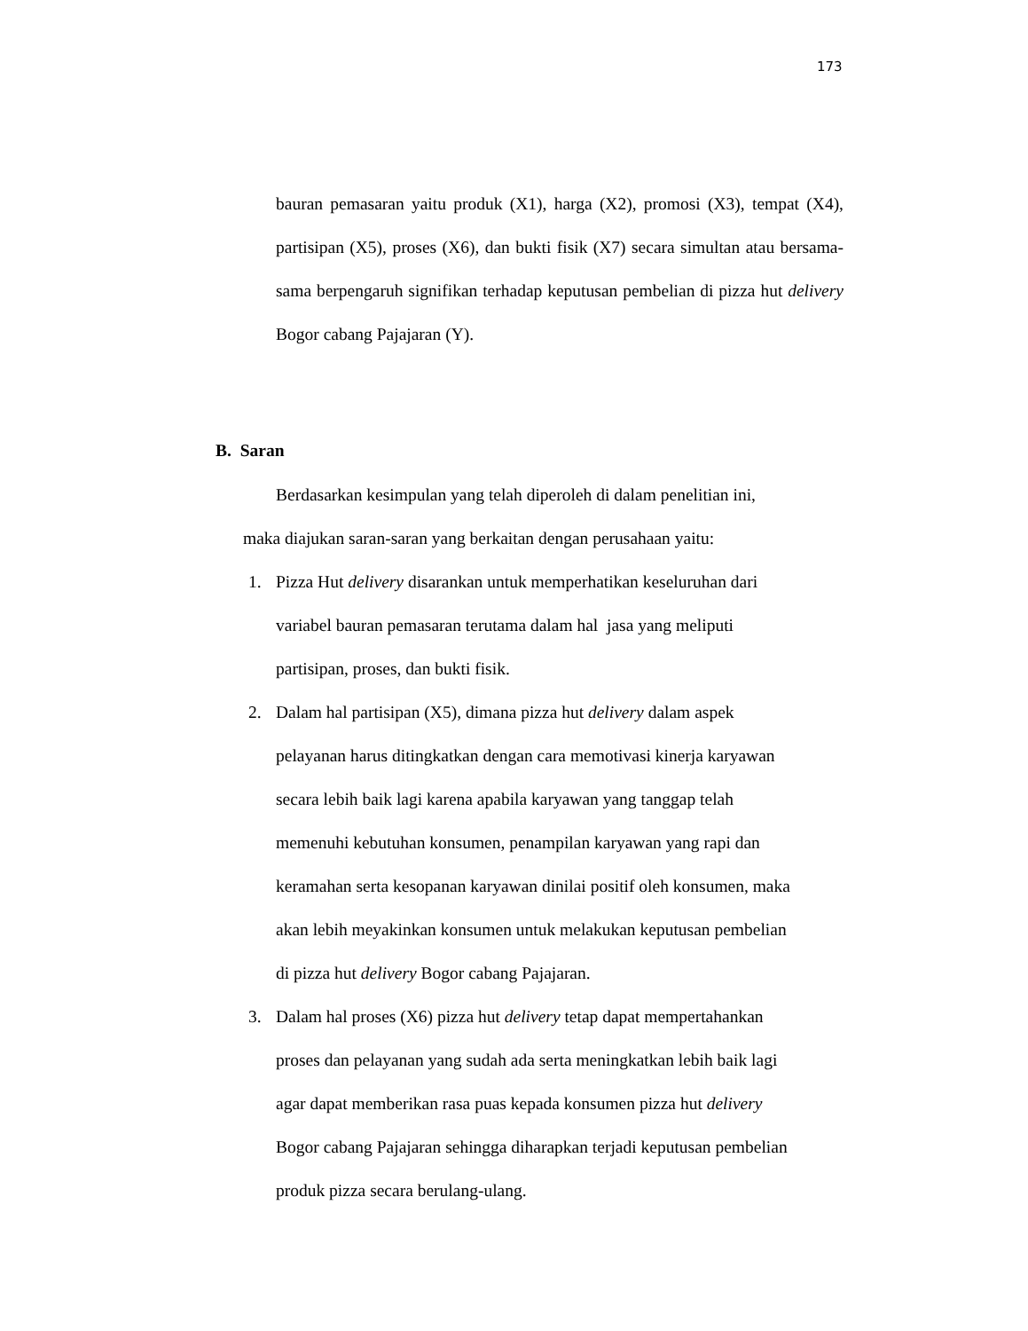173
bauran pemasaran yaitu produk (X1), harga (X2), promosi (X3), tempat (X4), partisipan (X5), proses (X6), dan bukti fisik (X7) secara simultan atau bersama-sama berpengaruh signifikan terhadap keputusan pembelian di pizza hut delivery Bogor cabang Pajajaran (Y).
B. Saran
Berdasarkan kesimpulan yang telah diperoleh di dalam penelitian ini,
maka diajukan saran-saran yang berkaitan dengan perusahaan yaitu:
1. Pizza Hut delivery disarankan untuk memperhatikan keseluruhan dari
variabel bauran pemasaran terutama dalam hal jasa yang meliputi
partisipan, proses, dan bukti fisik.
2. Dalam hal partisipan (X5), dimana pizza hut delivery dalam aspek
pelayanan harus ditingkatkan dengan cara memotivasi kinerja karyawan
secara lebih baik lagi karena apabila karyawan yang tanggap telah
memenuhi kebutuhan konsumen, penampilan karyawan yang rapi dan
keramahan serta kesopanan karyawan dinilai positif oleh konsumen, maka
akan lebih meyakinkan konsumen untuk melakukan keputusan pembelian
di pizza hut delivery Bogor cabang Pajajaran.
3. Dalam hal proses (X6) pizza hut delivery tetap dapat mempertahankan
proses dan pelayanan yang sudah ada serta meningkatkan lebih baik lagi
agar dapat memberikan rasa puas kepada konsumen pizza hut delivery
Bogor cabang Pajajaran sehingga diharapkan terjadi keputusan pembelian
produk pizza secara berulang-ulang.